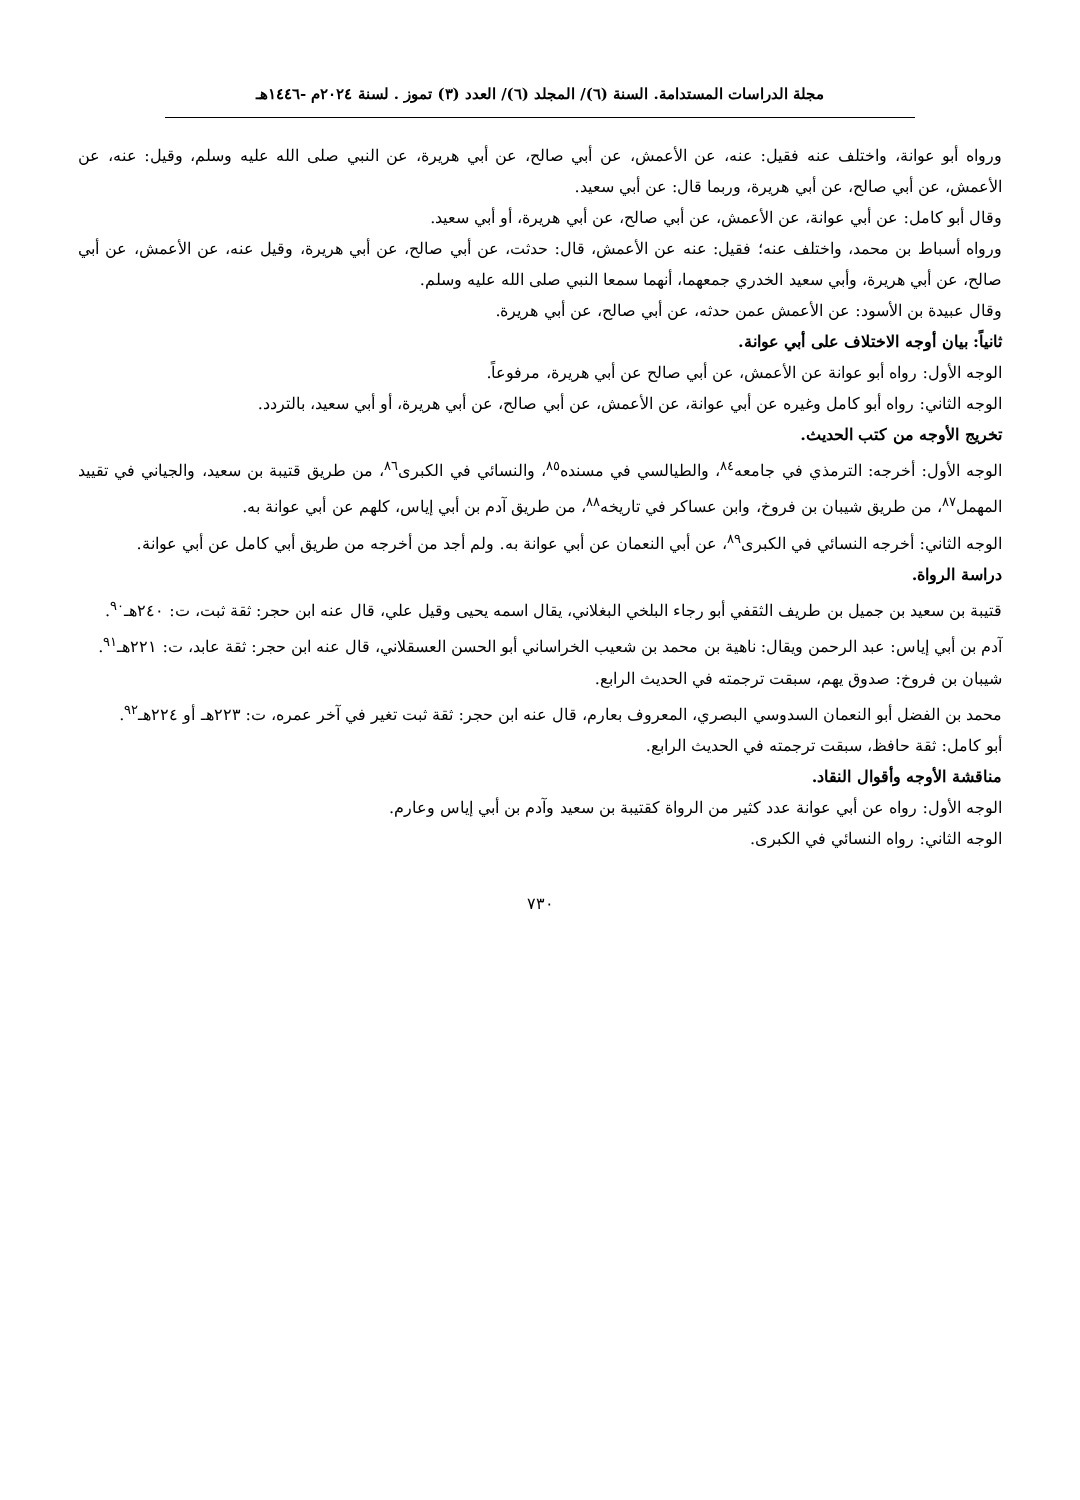مجلة الدراسات المستدامة. السنة (٦)/ المجلد (٦)/ العدد (٣) تموز . لسنة ٢٠٢٤م -١٤٤٦هـ
ورواه أبو عوانة، واختلف عنه فقيل: عنه، عن الأعمش، عن أبي صالح، عن أبي هريرة، عن النبي صلى الله عليه وسلم، وقيل: عنه، عن الأعمش، عن أبي صالح، عن أبي هريرة، وربما قال: عن أبي سعيد.
وقال أبو كامل: عن أبي عوانة، عن الأعمش، عن أبي صالح، عن أبي هريرة، أو أبي سعيد.
ورواه أسباط بن محمد، واختلف عنه؛ فقيل: عنه عن الأعمش، قال: حدثت، عن أبي صالح، عن أبي هريرة، وقيل عنه، عن الأعمش، عن أبي صالح، عن أبي هريرة، وأبي سعيد الخدري جمعهما، أنهما سمعا النبي صلى الله عليه وسلم.
وقال عبيدة بن الأسود: عن الأعمش عمن حدثه، عن أبي صالح، عن أبي هريرة.
ثانياً: بيان أوجه الاختلاف على أبي عوانة.
الوجه الأول: رواه أبو عوانة عن الأعمش، عن أبي صالح عن أبي هريرة، مرفوعاً.
الوجه الثاني: رواه أبو كامل وغيره عن أبي عوانة، عن الأعمش، عن أبي صالح، عن أبي هريرة، أو أبي سعيد، بالتردد.
تخريج الأوجه من كتب الحديث.
الوجه الأول: أخرجه: الترمذي في جامعه<sup>٨٤</sup>، والطيالسي في مسنده<sup>٨٥</sup>، والنسائي في الكبرى<sup>٨٦</sup>، من طريق قتيبة بن سعيد، والجياني في تقييد المهمل<sup>٨٧</sup>، من طريق شيبان بن فروخ، وابن عساكر في تاريخه<sup>٨٨</sup>، من طريق آدم بن أبي إياس، كلهم عن أبي عوانة به.
الوجه الثاني: أخرجه النسائي في الكبرى<sup>٨٩</sup>، عن أبي النعمان عن أبي عوانة به. ولم أجد من أخرجه من طريق أبي كامل عن أبي عوانة.
دراسة الرواة.
قتيبة بن سعيد بن جميل بن طريف الثقفي أبو رجاء البلخي البغلاني، يقال اسمه يحيى وقيل علي، قال عنه ابن حجر: ثقة ثبت، ت: ٢٤٠هـ<sup>٩٠</sup>.
آدم بن أبي إياس: عبد الرحمن ويقال: ناهية بن محمد بن شعيب الخراساني أبو الحسن العسقلاني، قال عنه ابن حجر: ثقة عابد، ت: ٢٢١هـ<sup>٩١</sup>.
شيبان بن فروخ: صدوق يهم، سبقت ترجمته في الحديث الرابع.
محمد بن الفضل أبو النعمان السدوسي البصري، المعروف بعارم، قال عنه ابن حجر: ثقة ثبت تغير في آخر عمره، ت: ٢٢٣هـ أو ٢٢٤هـ<sup>٩٢</sup>.
أبو كامل: ثقة حافظ، سبقت ترجمته في الحديث الرابع.
مناقشة الأوجه وأقوال النقاد.
الوجه الأول: رواه عن أبي عوانة عدد كثير من الرواة كقتيبة بن سعيد وآدم بن أبي إياس وعارم.
الوجه الثاني: رواه النسائي في الكبرى.
٧٣٠